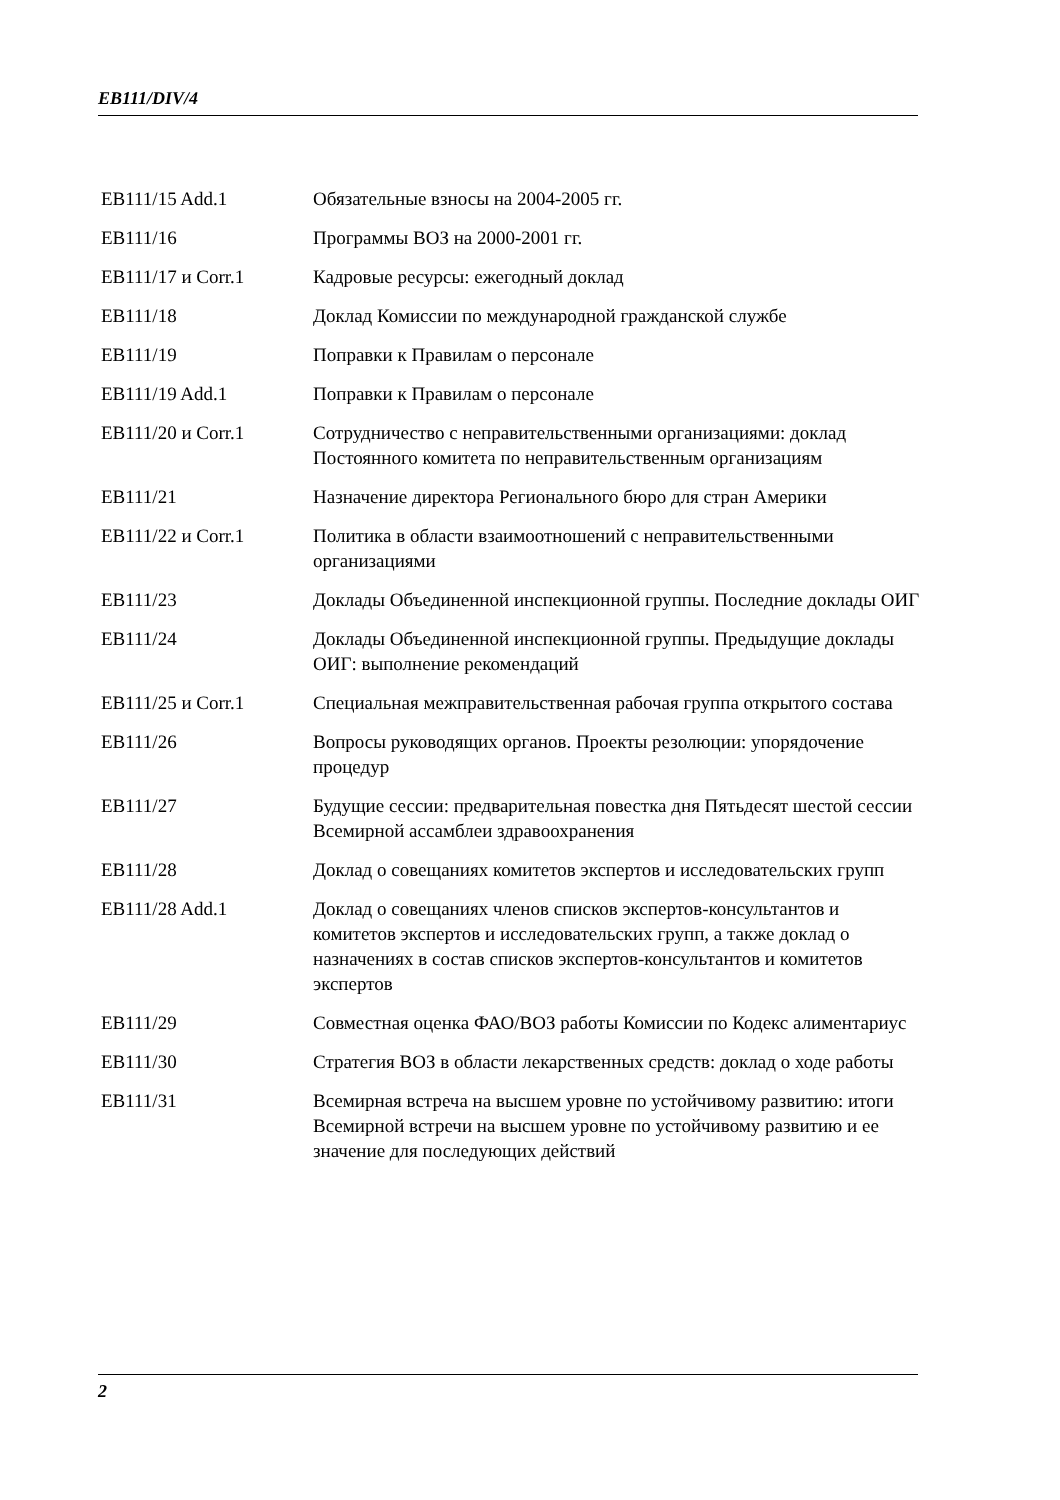EB111/DIV/4
EB111/15 Add.1 Обязательные взносы на 2004-2005 гг.
EB111/16 Программы ВОЗ на 2000-2001 гг.
EB111/17 и Corr.1 Кадровые ресурсы: ежегодный доклад
EB111/18 Доклад Комиссии по международной гражданской службе
EB111/19 Поправки к Правилам о персонале
EB111/19 Add.1 Поправки к Правилам о персонале
EB111/20 и Corr.1 Сотрудничество с неправительственными организациями: доклад Постоянного комитета по неправительственным организациям
EB111/21 Назначение директора Регионального бюро для стран Америки
EB111/22 и Corr.1 Политика в области взаимоотношений с неправительственными организациями
EB111/23 Доклады Объединенной инспекционной группы. Последние доклады ОИГ
EB111/24 Доклады Объединенной инспекционной группы. Предыдущие доклады ОИГ: выполнение рекомендаций
EB111/25 и Corr.1 Специальная межправительственная рабочая группа открытого состава
EB111/26 Вопросы руководящих органов. Проекты резолюции: упорядочение процедур
EB111/27 Будущие сессии: предварительная повестка дня Пятьдесят шестой сессии Всемирной ассамблеи здравоохранения
EB111/28 Доклад о совещаниях комитетов экспертов и исследовательских групп
EB111/28 Add.1 Доклад о совещаниях членов списков экспертов-консультантов и комитетов экспертов и исследовательских групп, а также доклад о назначениях в состав списков экспертов-консультантов и комитетов экспертов
EB111/29 Совместная оценка ФАО/ВОЗ работы Комиссии по Кодекс алиментариус
EB111/30 Стратегия ВОЗ в области лекарственных средств: доклад о ходе работы
EB111/31 Всемирная встреча на высшем уровне по устойчивому развитию: итоги Всемирной встречи на высшем уровне по устойчивому развитию и ее значение для последующих действий
2